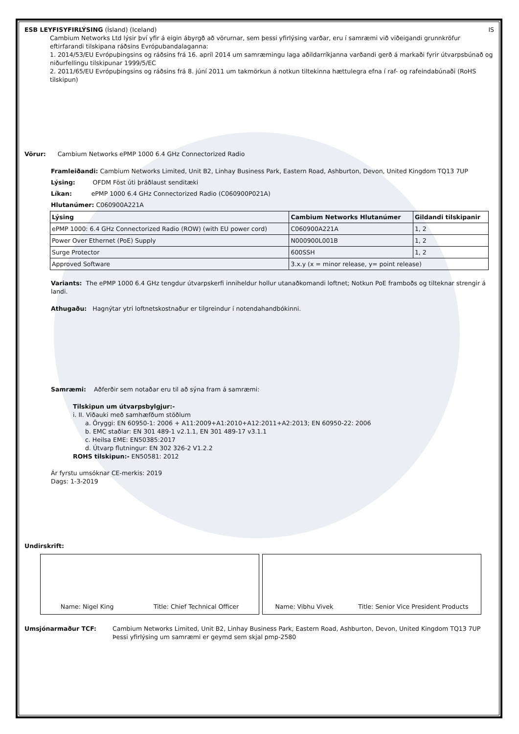ESB LEYFISYFIRLÝSING (Ísland) (Iceland)
IS
Cambium Networks Ltd lýsir því yfir á eigin ábyrgð að vörurnar, sem þessi yfirlýsing varðar, eru í samræmi við viðeigandi grunnkröfur eftirfarandi tilskipana ráðsins Evrópubandalaganna:
1. 2014/53/EU Evrópuþingsins og ráðsins frá 16. apríl 2014 um samræmingu laga aðildarríkjanna varðandi gerð á markaði fyrir útvarpsbúnað og niðurfellingu tilskipunar 1999/5/EC
2. 2011/65/EU Evrópuþingsins og ráðsins frá 8. júní 2011 um takmörkun á notkun tiltekinna hættulegra efna í raf- og rafeindabúnaði (RoHS tilskipun)
Vörur: Cambium Networks ePMP 1000 6.4 GHz Connectorized Radio
Framleiðandi: Cambium Networks Limited, Unit B2, Linhay Business Park, Eastern Road, Ashburton, Devon, United Kingdom TQ13 7UP
Lýsing: OFDM Föst úti þráðlaust senditæki
Líkan: ePMP 1000 6.4 GHz Connectorized Radio (C060900P021A)
Hlutanúmer: C060900A221A
| Lýsing | Cambium Networks Hlutanúmer | Gildandi tilskipanir |
| --- | --- | --- |
| ePMP 1000: 6.4 GHz Connectorized Radio (ROW) (with EU power cord) | C060900A221A | 1, 2 |
| Power Over Ethernet (PoE) Supply | N000900L001B | 1, 2 |
| Surge Protector | 600SSH | 1, 2 |
| Approved Software | 3.x.y (x = minor release, y= point release) | |
Variants: The ePMP 1000 6.4 GHz tengdur útvarpskerfi inniheldur hollur utanaðkomandi loftnet; Notkun PoE framboðs og tilteknar strengir á landi.
Athugaðu: Hagnýtar ytri loftnetskostnaður er tilgreindur í notendahandbókinni.
Samræmi: Aðferðir sem notaðar eru til að sýna fram á samræmi:
Tilskipun um útvarpsbylgjur:-
i. II. Viðauki með samhæfðum stöðlum
a. Öryggi: EN 60950-1: 2006 + A11:2009+A1:2010+A12:2011+A2:2013; EN 60950-22: 2006
b. EMC staðlar: EN 301 489-1 v2.1.1, EN 301 489-17 v3.1.1
c. Heilsa EME: EN50385:2017
d. Útvarp flutningur: EN 302 326-2 V1.2.2
ROHS tilskipun:- EN50581: 2012
Ár fyrstu umsóknar CE-merkis: 2019
Dags: 1-3-2019
Undirskrift:
Name: Nigel King Title: Chief Technical Officer Name: Vibhu Vivek Title: Senior Vice President Products
Umsjónarmaður TCF: Cambium Networks Limited, Unit B2, Linhay Business Park, Eastern Road, Ashburton, Devon, United Kingdom TQ13 7UP
Þessi yfirlýsing um samræmi er geymd sem skjal pmp-2580